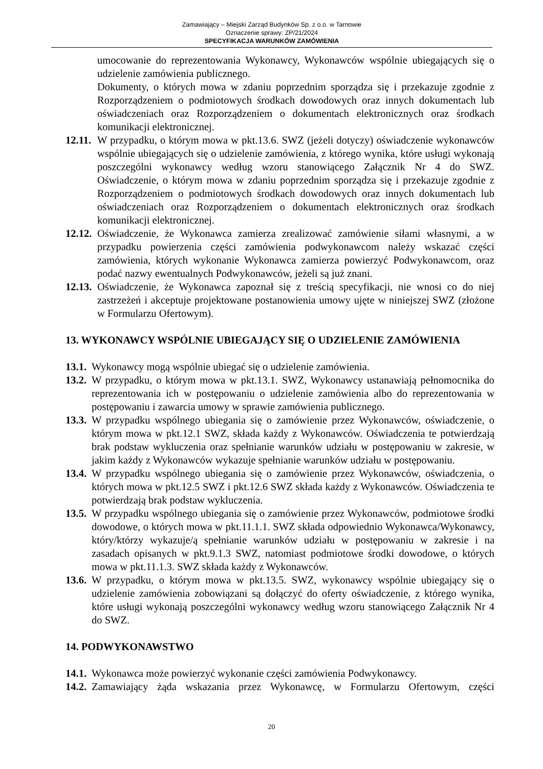Zamawiający – Miejski Zarząd Budynków Sp. z o.o. w Tarnowie
Oznaczenie sprawy: ZP/21/2024
SPECYFIKACJA WARUNKÓW ZAMÓWIENIA
umocowanie do reprezentowania Wykonawcy, Wykonawców wspólnie ubiegających się o udzielenie zamówienia publicznego.
Dokumenty, o których mowa w zdaniu poprzednim sporządza się i przekazuje zgodnie z Rozporządzeniem o podmiotowych środkach dowodowych oraz innych dokumentach lub oświadczeniach oraz Rozporządzeniem o dokumentach elektronicznych oraz środkach komunikacji elektronicznej.
12.11. W przypadku, o którym mowa w pkt.13.6. SWZ (jeżeli dotyczy) oświadczenie wykonawców wspólnie ubiegających się o udzielenie zamówienia, z którego wynika, które usługi wykonają poszczególni wykonawcy według wzoru stanowiącego Załącznik Nr 4 do SWZ. Oświadczenie, o którym mowa w zdaniu poprzednim sporządza się i przekazuje zgodnie z Rozporządzeniem o podmiotowych środkach dowodowych oraz innych dokumentach lub oświadczeniach oraz Rozporządzeniem o dokumentach elektronicznych oraz środkach komunikacji elektronicznej.
12.12. Oświadczenie, że Wykonawca zamierza zrealizować zamówienie siłami własnymi, a w przypadku powierzenia części zamówienia podwykonawcom należy wskazać części zamówienia, których wykonanie Wykonawca zamierza powierzyć Podwykonawcom, oraz podać nazwy ewentualnych Podwykonawców, jeżeli są już znani.
12.13. Oświadczenie, że Wykonawca zapoznał się z treścią specyfikacji, nie wnosi co do niej zastrzeżeń i akceptuje projektowane postanowienia umowy ujęte w niniejszej SWZ (złożone w Formularzu Ofertowym).
13. WYKONAWCY WSPÓLNIE UBIEGAJĄCY SIĘ O UDZIELENIE ZAMÓWIENIA
13.1. Wykonawcy mogą wspólnie ubiegać się o udzielenie zamówienia.
13.2. W przypadku, o którym mowa w pkt.13.1. SWZ, Wykonawcy ustanawiają pełnomocnika do reprezentowania ich w postępowaniu o udzielenie zamówienia albo do reprezentowania w postępowaniu i zawarcia umowy w sprawie zamówienia publicznego.
13.3. W przypadku wspólnego ubiegania się o zamówienie przez Wykonawców, oświadczenie, o którym mowa w pkt.12.1 SWZ, składa każdy z Wykonawców. Oświadczenia te potwierdzają brak podstaw wykluczenia oraz spełnianie warunków udziału w postępowaniu w zakresie, w jakim każdy z Wykonawców wykazuje spełnianie warunków udziału w postępowaniu.
13.4. W przypadku wspólnego ubiegania się o zamówienie przez Wykonawców, oświadczenia, o których mowa w pkt.12.5 SWZ i pkt.12.6 SWZ składa każdy z Wykonawców. Oświadczenia te potwierdzają brak podstaw wykluczenia.
13.5. W przypadku wspólnego ubiegania się o zamówienie przez Wykonawców, podmiotowe środki dowodowe, o których mowa w pkt.11.1.1. SWZ składa odpowiednio Wykonawca/Wykonawcy, który/którzy wykazuje/ą spełnianie warunków udziału w postępowaniu w zakresie i na zasadach opisanych w pkt.9.1.3 SWZ, natomiast podmiotowe środki dowodowe, o których mowa w pkt.11.1.3. SWZ składa każdy z Wykonawców.
13.6. W przypadku, o którym mowa w pkt.13.5. SWZ, wykonawcy wspólnie ubiegający się o udzielenie zamówienia zobowiązani są dołączyć do oferty oświadczenie, z którego wynika, które usługi wykonają poszczególni wykonawcy według wzoru stanowiącego Załącznik Nr 4 do SWZ.
14. PODWYKONAWSTWO
14.1. Wykonawca może powierzyć wykonanie części zamówienia Podwykonawcy.
14.2. Zamawiający żąda wskazania przez Wykonawcę, w Formularzu Ofertowym, części
20